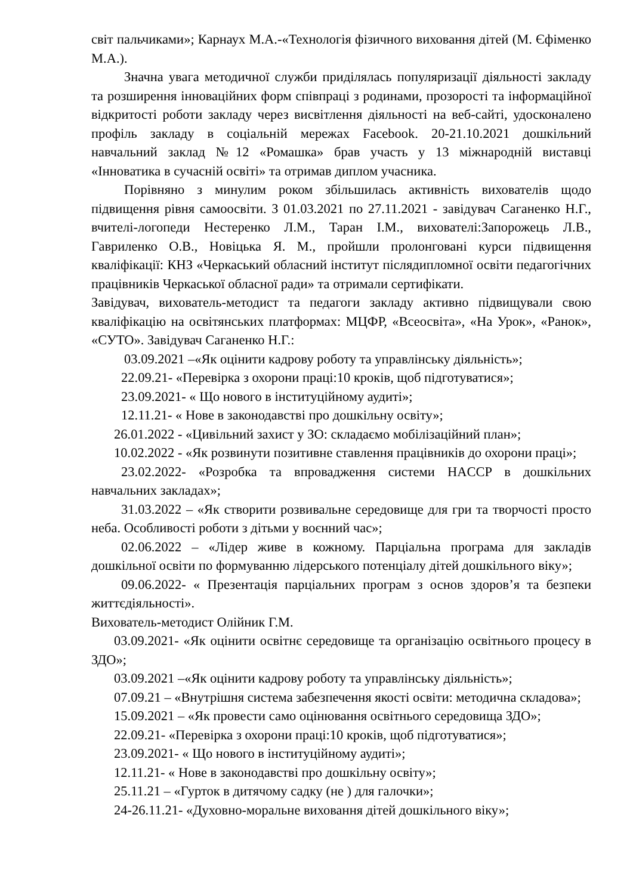світ пальчиками»; Карнаух М.А.-«Технологія фізичного виховання дітей (М. Єфіменко М.А.).
Значна увага методичної служби приділялась популяризації діяльності закладу та розширення інноваційних форм співпраці з родинами, прозорості та інформаційної відкритості роботи закладу через висвітлення діяльності на веб-сайті, удосконалено профіль закладу в соціальній мережах Facebook. 20-21.10.2021 дошкільний навчальний заклад №12 «Ромашка» брав участь у 13 міжнародній виставці «Інноватика в сучасній освіті» та отримав диплом учасника.
Порівняно з минулим роком збільшилась активність вихователів щодо підвищення рівня самоосвіти. З 01.03.2021 по 27.11.2021 - завідувач Саганенко Н.Г., вчителі-логопеди Нестеренко Л.М., Таран І.М., вихователі:Запорожець Л.В., Гавриленко О.В., Новіцька Я. М., пройшли пролонговані курси підвищення кваліфікації: КНЗ «Черкаський обласний інститут післядипломної освіти педагогічних працівників Черкаської обласної ради» та отримали сертифікати.
Завідувач, вихователь-методист та педагоги закладу активно підвищували свою кваліфікацію на освітянських платформах: МЦФР, «Всеосвіта», «На Урок», «Ранок», «СУТО». Завідувач Саганенко Н.Г.:
03.09.2021 –«Як оцінити кадрову роботу та управлінську діяльність»;
22.09.21- «Перевірка з охорони праці:10 кроків, щоб підготуватися»;
23.09.2021- « Що нового в інституційному аудиті»;
12.11.21- « Нове в законодавстві про дошкільну освіту»;
26.01.2022 - «Цивільний захист у ЗО: складаємо мобілізаційний план»;
10.02.2022 - «Як розвинути позитивне ставлення працівників до охорони праці»;
23.02.2022- «Розробка та впровадження системи HACCP в дошкільних навчальних закладах»;
31.03.2022 – «Як створити розвивальне середовище для гри та творчості просто неба. Особливості роботи з дітьми у воєнний час»;
02.06.2022 – «Лідер живе в кожному. Парціальна програма для закладів дошкільної освіти по формуванню лідерського потенціалу дітей дошкільного віку»;
09.06.2022- « Презентація парціальних програм з основ здоров’я та безпеки життєдіяльності».
Вихователь-методист Олійник Г.М.
03.09.2021- «Як оцінити освітнє середовище та організацію освітнього процесу в ЗДО»;
03.09.2021 –«Як оцінити кадрову роботу та управлінську діяльність»;
07.09.21 – «Внутрішня система забезпечення якості освіти: методична складова»;
15.09.2021 – «Як провести само оцінювання освітнього середовища ЗДО»;
22.09.21- «Перевірка з охорони праці:10 кроків, щоб підготуватися»;
23.09.2021- « Що нового в інституційному аудиті»;
12.11.21- « Нове в законодавстві про дошкільну освіту»;
25.11.21 – «Гурток в дитячому садку (не ) для галочки»;
24-26.11.21- «Духовно-моральне виховання дітей дошкільного віку»;